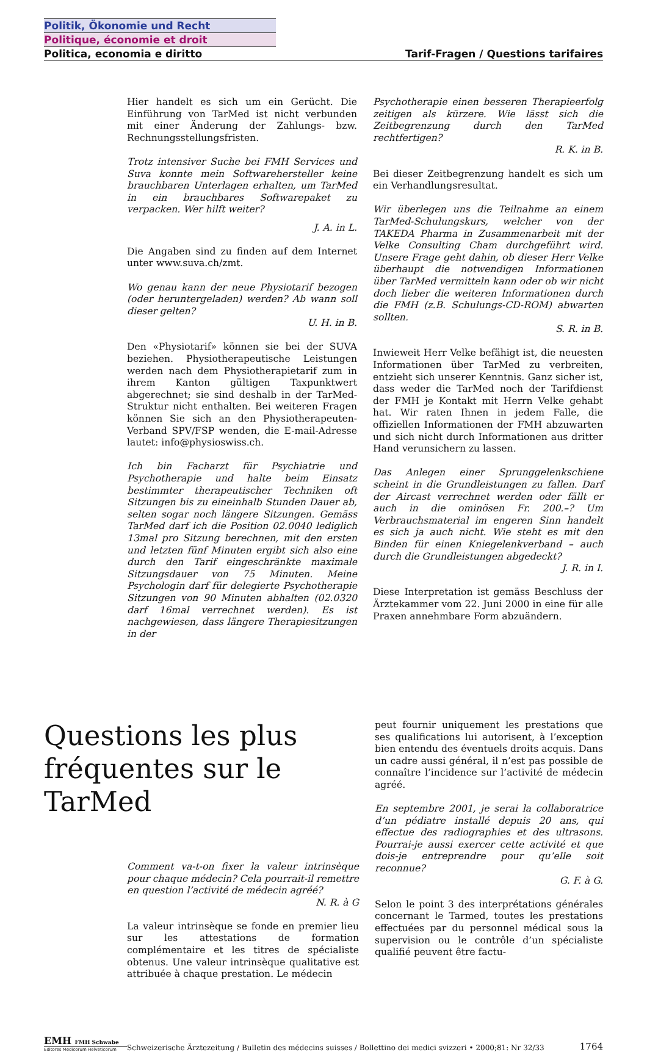Politik, Ökonomie und Recht
Politique, économie et droit
Politica, economia e diritto Tarif-Fragen / Questions tarifaires
Hier handelt es sich um ein Gerücht. Die Einführung von TarMed ist nicht verbunden mit einer Änderung der Zahlungs- bzw. Rechnungsstellungsfristen.
Trotz intensiver Suche bei FMH Services und Suva konnte mein Softwarehersteller keine brauchbaren Unterlagen erhalten, um TarMed in ein brauchbares Softwarepaket zu verpacken. Wer hilft weiter?
J. A. in L.
Die Angaben sind zu finden auf dem Internet unter www.suva.ch/zmt.
Wo genau kann der neue Physiotarif bezogen (oder heruntergeladen) werden? Ab wann soll dieser gelten?
U. H. in B.
Den «Physiotarif» können sie bei der SUVA beziehen. Physiotherapeutische Leistungen werden nach dem Physiotherapietarif zum in ihrem Kanton gültigen Taxpunktwert abgerechnet; sie sind deshalb in der TarMed-Struktur nicht enthalten. Bei weiteren Fragen können Sie sich an den Physiotherapeuten-Verband SPV/FSP wenden, die E-mail-Adresse lautet: info@physioswiss.ch.
Ich bin Facharzt für Psychiatrie und Psychotherapie und halte beim Einsatz bestimmter therapeutischer Techniken oft Sitzungen bis zu eineinhalb Stunden Dauer ab, selten sogar noch längere Sitzungen. Gemäss TarMed darf ich die Position 02.0040 lediglich 13mal pro Sitzung berechnen, mit den ersten und letzten fünf Minuten ergibt sich also eine durch den Tarif eingeschränkte maximale Sitzungsdauer von 75 Minuten. Meine Psychologin darf für delegierte Psychotherapie Sitzungen von 90 Minuten abhalten (02.0320 darf 16mal verrechnet werden). Es ist nachgewiesen, dass längere Therapiesitzungen in der
Psychotherapie einen besseren Therapieerfolg zeitigen als kürzere. Wie lässt sich die Zeitbegrenzung durch den TarMed rechtfertigen?
R. K. in B.
Bei dieser Zeitbegrenzung handelt es sich um ein Verhandlungsresultat.
Wir überlegen uns die Teilnahme an einem TarMed-Schulungskurs, welcher von der TAKEDA Pharma in Zusammenarbeit mit der Velke Consulting Cham durchgeführt wird. Unsere Frage geht dahin, ob dieser Herr Velke überhaupt die notwendigen Informationen über TarMed vermitteln kann oder ob wir nicht doch lieber die weiteren Informationen durch die FMH (z.B. Schulungs-CD-ROM) abwarten sollten.
S. R. in B.
Inwieweit Herr Velke befähigt ist, die neuesten Informationen über TarMed zu verbreiten, entzieht sich unserer Kenntnis. Ganz sicher ist, dass weder die TarMed noch der Tarifdienst der FMH je Kontakt mit Herrn Velke gehabt hat. Wir raten Ihnen in jedem Falle, die offiziellen Informationen der FMH abzuwarten und sich nicht durch Informationen aus dritter Hand verunsichern zu lassen.
Das Anlegen einer Sprunggelenkschiene scheint in die Grundleistungen zu fallen. Darf der Aircast verrechnet werden oder fällt er auch in die ominösen Fr. 200.–? Um Verbrauchsmaterial im engeren Sinn handelt es sich ja auch nicht. Wie steht es mit den Binden für einen Kniegelenkverband – auch durch die Grundleistungen abgedeckt?
J. R. in I.
Diese Interpretation ist gemäss Beschluss der Ärztekammer vom 22. Juni 2000 in eine für alle Praxen annehmbare Form abzuändern.
Questions les plus fréquentes sur le TarMed
Comment va-t-on fixer la valeur intrinsèque pour chaque médecin? Cela pourrait-il remettre en question l’activité de médecin agréé?
N. R. à G
La valeur intrinsèque se fonde en premier lieu sur les attestations de formation complémentaire et les titres de spécialiste obtenus. Une valeur intrinsèque qualitative est attribuée à chaque prestation. Le médecin
peut fournir uniquement les prestations que ses qualifications lui autorisent, à l’exception bien entendu des éventuels droits acquis. Dans un cadre aussi général, il n’est pas possible de connaître l’incidence sur l’activité de médecin agréé.
En septembre 2001, je serai la collaboratrice d’un pédiatre installé depuis 20 ans, qui effectue des radiographies et des ultrasons. Pourrai-je aussi exercer cette activité et que dois-je entreprendre pour qu’elle soit reconnue?
G. F. à G.
Selon le point 3 des interprétations générales concernant le Tarmed, toutes les prestations effectuées par du personnel médical sous la supervision ou le contrôle d’un spécialiste qualifié peuvent être factu-
EMH FMH Schwabe
Editores Medicorum Helveticorum
Schweizerische Ärztezeitung / Bulletin des médecins suisses / Bollettino dei medici svizzeri • 2000;81: Nr 32/33
1764